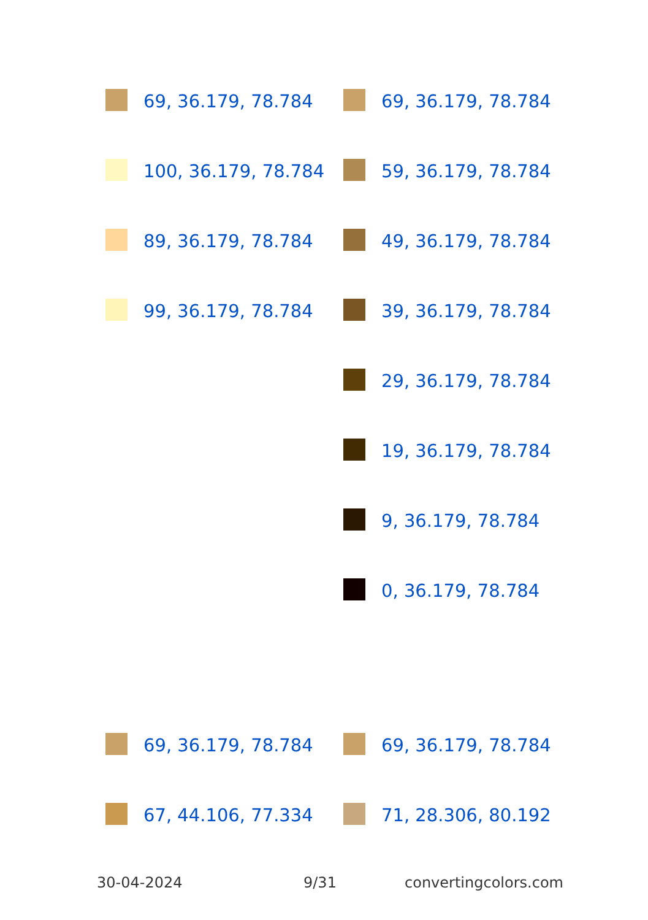69, 36.179, 78.784
100, 36.179, 78.784
89, 36.179, 78.784
99, 36.179, 78.784
69, 36.179, 78.784
59, 36.179, 78.784
49, 36.179, 78.784
39, 36.179, 78.784
29, 36.179, 78.784
19, 36.179, 78.784
9, 36.179, 78.784
0, 36.179, 78.784
69, 36.179, 78.784
67, 44.106, 77.334
69, 36.179, 78.784
71, 28.306, 80.192
30-04-2024 9/31 convertingcolors.com